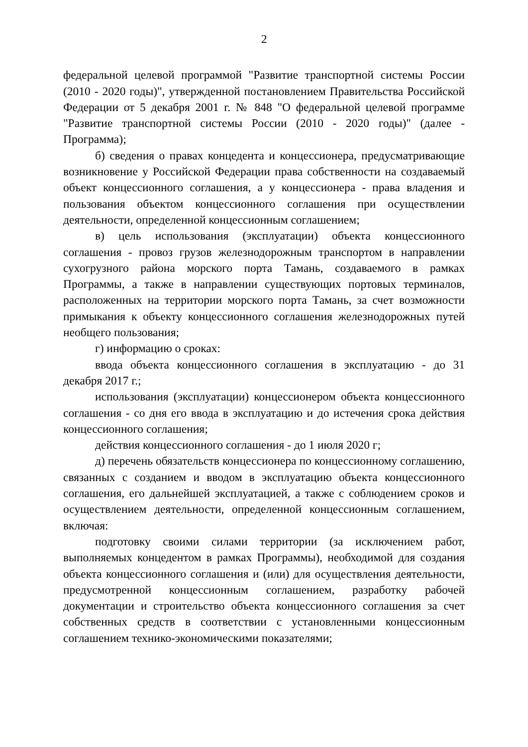2
федеральной целевой программой "Развитие транспортной системы России (2010 - 2020 годы)", утвержденной постановлением Правительства Российской Федерации от 5 декабря 2001 г. № 848 "О федеральной целевой программе "Развитие транспортной системы России (2010 - 2020 годы)" (далее - Программа);
б) сведения о правах концедента и концессионера, предусматривающие возникновение у Российской Федерации права собственности на создаваемый объект концессионного соглашения, а у концессионера - права владения и пользования объектом концессионного соглашения при осуществлении деятельности, определенной концессионным соглашением;
в) цель использования (эксплуатации) объекта концессионного соглашения - провоз грузов железнодорожным транспортом в направлении сухогрузного района морского порта Тамань, создаваемого в рамках Программы, а также в направлении существующих портовых терминалов, расположенных на территории морского порта Тамань, за счет возможности примыкания к объекту концессионного соглашения железнодорожных путей необщего пользования;
г) информацию о сроках:
ввода объекта концессионного соглашения в эксплуатацию - до 31 декабря 2017 г.;
использования (эксплуатации) концессионером объекта концессионного соглашения - со дня его ввода в эксплуатацию и до истечения срока действия концессионного соглашения;
действия концессионного соглашения - до 1 июля 2020 г;
д) перечень обязательств концессионера по концессионному соглашению, связанных с созданием и вводом в эксплуатацию объекта концессионного соглашения, его дальнейшей эксплуатацией, а также с соблюдением сроков и осуществлением деятельности, определенной концессионным соглашением, включая:
подготовку своими силами территории (за исключением работ, выполняемых концедентом в рамках Программы), необходимой для создания объекта концессионного соглашения и (или) для осуществления деятельности, предусмотренной концессионным соглашением, разработку рабочей документации и строительство объекта концессионного соглашения за счет собственных средств в соответствии с установленными концессионным соглашением технико-экономическими показателями;